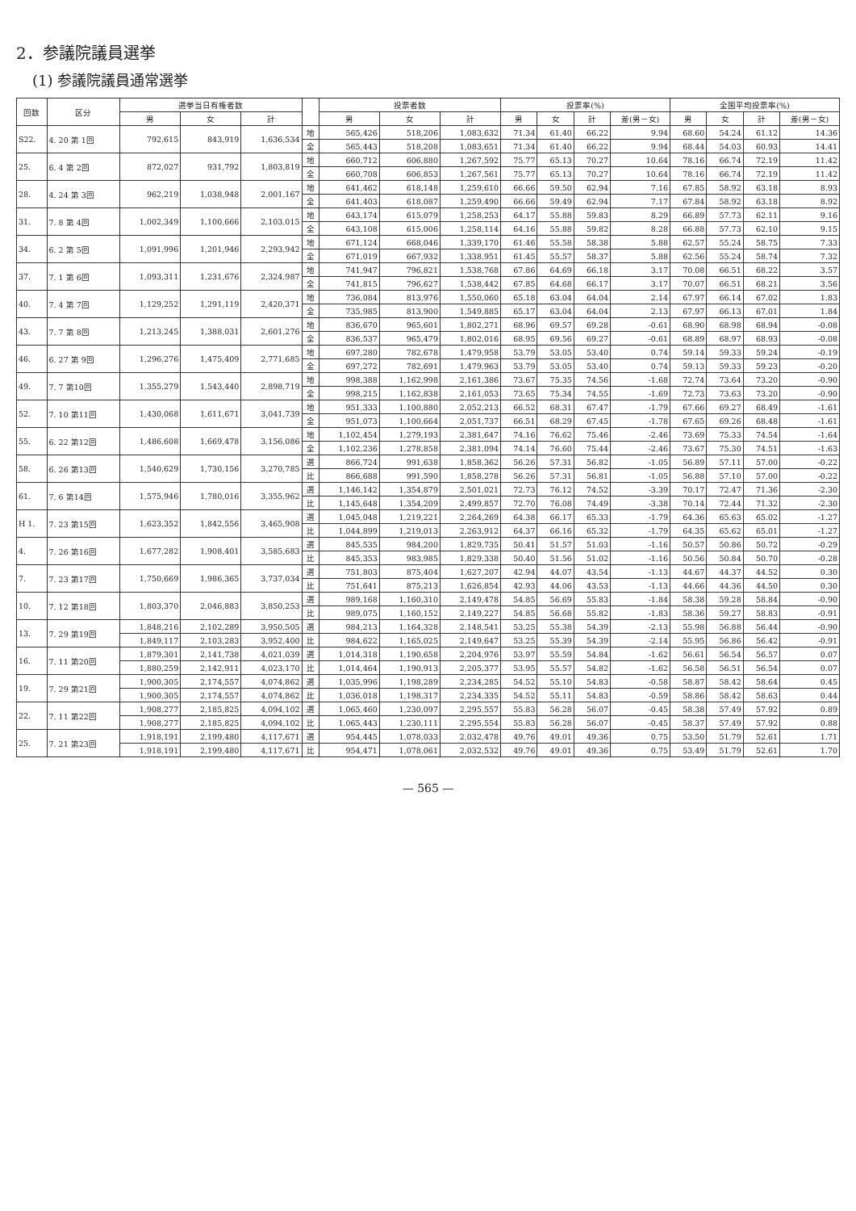2．参議院議員選挙
(1) 参議院議員通常選挙
| 回数 | 区分 | 選挙当日有権者数 | | | | 投票者数 | | | 投票率(%) | | | | 全国平均投票率(%) | | | |
| --- | --- | --- | --- | --- | --- | --- | --- | --- | --- | --- | --- | --- | --- | --- | --- | --- |
| | | 男 | 女 | 計 | | 男 | 女 | 計 | 男 | 女 | 計 | 差(男－女) | 男 | 女 | 計 | 差(男－女) |
| S22. | 4. 20 第 1回 | 792,615 | 843,919 | 1,636,534 | 地 | 565,426 | 518,206 | 1,083,632 | 71.34 | 61.40 | 66.22 | 9.94 | 68.60 | 54.24 | 61.12 | 14.36 |
| | | | | | 全 | 565,443 | 518,208 | 1,083,651 | 71.34 | 61.40 | 66.22 | 9.94 | 68.44 | 54.03 | 60.93 | 14.41 |
| 25. | 6. 4 第 2回 | 872,027 | 931,792 | 1,803,819 | 地 | 660,712 | 606,880 | 1,267,592 | 75.77 | 65.13 | 70.27 | 10.64 | 78.16 | 66.74 | 72.19 | 11.42 |
| | | | | | 全 | 660,708 | 606,853 | 1,267,561 | 75.77 | 65.13 | 70.27 | 10.64 | 78.16 | 66.74 | 72.19 | 11.42 |
| 28. | 4. 24 第 3回 | 962,219 | 1,038,948 | 2,001,167 | 地 | 641,462 | 618,148 | 1,259,610 | 66.66 | 59.50 | 62.94 | 7.16 | 67.85 | 58.92 | 63.18 | 8.93 |
| | | | | | 全 | 641,403 | 618,087 | 1,259,490 | 66.66 | 59.49 | 62.94 | 7.17 | 67.84 | 58.92 | 63.18 | 8.92 |
| 31. | 7. 8 第 4回 | 1,002,349 | 1,100,666 | 2,103,015 | 地 | 643,174 | 615,079 | 1,258,253 | 64.17 | 55.88 | 59.83 | 8.29 | 66.89 | 57.73 | 62.11 | 9.16 |
| | | | | | 全 | 643,108 | 615,006 | 1,258,114 | 64.16 | 55.88 | 59.82 | 8.28 | 66.88 | 57.73 | 62.10 | 9.15 |
| 34. | 6. 2 第 5回 | 1,091,996 | 1,201,946 | 2,293,942 | 地 | 671,124 | 668,046 | 1,339,170 | 61.46 | 55.58 | 58.38 | 5.88 | 62.57 | 55.24 | 58.75 | 7.33 |
| | | | | | 全 | 671,019 | 667,932 | 1,338,951 | 61.45 | 55.57 | 58.37 | 5.88 | 62.56 | 55.24 | 58.74 | 7.32 |
| 37. | 7. 1 第 6回 | 1,093,311 | 1,231,676 | 2,324,987 | 地 | 741,947 | 796,821 | 1,538,768 | 67.86 | 64.69 | 66.18 | 3.17 | 70.08 | 66.51 | 68.22 | 3.57 |
| | | | | | 全 | 741,815 | 796,627 | 1,538,442 | 67.85 | 64.68 | 66.17 | 3.17 | 70.07 | 66.51 | 68.21 | 3.56 |
| 40. | 7. 4 第 7回 | 1,129,252 | 1,291,119 | 2,420,371 | 地 | 736,084 | 813,976 | 1,550,060 | 65.18 | 63.04 | 64.04 | 2.14 | 67.97 | 66.14 | 67.02 | 1.83 |
| | | | | | 全 | 735,985 | 813,900 | 1,549,885 | 65.17 | 63.04 | 64.04 | 2.13 | 67.97 | 66.13 | 67.01 | 1.84 |
| 43. | 7. 7 第 8回 | 1,213,245 | 1,388,031 | 2,601,276 | 地 | 836,670 | 965,601 | 1,802,271 | 68.96 | 69.57 | 69.28 | -0.61 | 68.90 | 68.98 | 68.94 | -0.08 |
| | | | | | 全 | 836,537 | 965,479 | 1,802,016 | 68.95 | 69.56 | 69.27 | -0.61 | 68.89 | 68.97 | 68.93 | -0.08 |
| 46. | 6. 27 第 9回 | 1,296,276 | 1,475,409 | 2,771,685 | 地 | 697,280 | 782,678 | 1,479,958 | 53.79 | 53.05 | 53.40 | 0.74 | 59.14 | 59.33 | 59.24 | -0.19 |
| | | | | | 全 | 697,272 | 782,691 | 1,479,963 | 53.79 | 53.05 | 53.40 | 0.74 | 59.13 | 59.33 | 59.23 | -0.20 |
| 49. | 7. 7 第10回 | 1,355,279 | 1,543,440 | 2,898,719 | 地 | 998,388 | 1,162,998 | 2,161,386 | 73.67 | 75.35 | 74.56 | -1.68 | 72.74 | 73.64 | 73.20 | -0.90 |
| | | | | | 全 | 998,215 | 1,162,838 | 2,161,053 | 73.65 | 75.34 | 74.55 | -1.69 | 72.73 | 73.63 | 73.20 | -0.90 |
| 52. | 7. 10 第11回 | 1,430,068 | 1,611,671 | 3,041,739 | 地 | 951,333 | 1,100,880 | 2,052,213 | 66.52 | 68.31 | 67.47 | -1.79 | 67.66 | 69.27 | 68.49 | -1.61 |
| | | | | | 全 | 951,073 | 1,100,664 | 2,051,737 | 66.51 | 68.29 | 67.45 | -1.78 | 67.65 | 69.26 | 68.48 | -1.61 |
| 55. | 6. 22 第12回 | 1,486,608 | 1,669,478 | 3,156,086 | 地 | 1,102,454 | 1,279,193 | 2,381,647 | 74.16 | 76.62 | 75.46 | -2.46 | 73.69 | 75.33 | 74.54 | -1.64 |
| | | | | | 全 | 1,102,236 | 1,278,858 | 2,381,094 | 74.14 | 76.60 | 75.44 | -2.46 | 73.67 | 75.30 | 74.51 | -1.63 |
| 58. | 6. 26 第13回 | 1,540,629 | 1,730,156 | 3,270,785 | 選 | 866,724 | 991,638 | 1,858,362 | 56.26 | 57.31 | 56.82 | -1.05 | 56.89 | 57.11 | 57.00 | -0.22 |
| | | | | | 比 | 866,688 | 991,590 | 1,858,278 | 56.26 | 57.31 | 56.81 | -1.05 | 56.88 | 57.10 | 57.00 | -0.22 |
| 61. | 7. 6 第14回 | 1,575,946 | 1,780,016 | 3,355,962 | 選 | 1,146,142 | 1,354,879 | 2,501,021 | 72.73 | 76.12 | 74.52 | -3.39 | 70.17 | 72.47 | 71.36 | -2.30 |
| | | | | | 比 | 1,145,648 | 1,354,209 | 2,499,857 | 72.70 | 76.08 | 74.49 | -3.38 | 70.14 | 72.44 | 71.32 | -2.30 |
| H 1. | 7. 23 第15回 | 1,623,352 | 1,842,556 | 3,465,908 | 選 | 1,045,048 | 1,219,221 | 2,264,269 | 64.38 | 66.17 | 65.33 | -1.79 | 64.36 | 65.63 | 65.02 | -1.27 |
| | | | | | 比 | 1,044,899 | 1,219,013 | 2,263,912 | 64.37 | 66.16 | 65.32 | -1.79 | 64.35 | 65.62 | 65.01 | -1.27 |
| 4. | 7. 26 第16回 | 1,677,282 | 1,908,401 | 3,585,683 | 選 | 845,535 | 984,200 | 1,829,735 | 50.41 | 51.57 | 51.03 | -1.16 | 50.57 | 50.86 | 50.72 | -0.29 |
| | | | | | 比 | 845,353 | 983,985 | 1,829,338 | 50.40 | 51.56 | 51.02 | -1.16 | 50.56 | 50.84 | 50.70 | -0.28 |
| 7. | 7. 23 第17回 | 1,750,669 | 1,986,365 | 3,737,034 | 選 | 751,803 | 875,404 | 1,627,207 | 42.94 | 44.07 | 43.54 | -1.13 | 44.67 | 44.37 | 44.52 | 0.30 |
| | | | | | 比 | 751,641 | 875,213 | 1,626,854 | 42.93 | 44.06 | 43.53 | -1.13 | 44.66 | 44.36 | 44.50 | 0.30 |
| 10. | 7. 12 第18回 | 1,803,370 | 2,046,883 | 3,850,253 | 選 | 989,168 | 1,160,310 | 2,149,478 | 54.85 | 56.69 | 55.83 | -1.84 | 58.38 | 59.28 | 58.84 | -0.90 |
| | | | | | 比 | 989,075 | 1,160,152 | 2,149,227 | 54.85 | 56.68 | 55.82 | -1.83 | 58.36 | 59.27 | 58.83 | -0.91 |
| 13. | 7. 29 第19回 | 1,848,216 | 2,102,289 | 3,950,505 | 選 | 984,213 | 1,164,328 | 2,148,541 | 53.25 | 55.38 | 54.39 | -2.13 | 55.98 | 56.88 | 56.44 | -0.90 |
| | | 1,849,117 | 2,103,283 | 3,952,400 | 比 | 984,622 | 1,165,025 | 2,149,647 | 53.25 | 55.39 | 54.39 | -2.14 | 55.95 | 56.86 | 56.42 | -0.91 |
| 16. | 7. 11 第20回 | 1,879,301 | 2,141,738 | 4,021,039 | 選 | 1,014,318 | 1,190,658 | 2,204,976 | 53.97 | 55.59 | 54.84 | -1.62 | 56.61 | 56.54 | 56.57 | 0.07 |
| | | 1,880,259 | 2,142,911 | 4,023,170 | 比 | 1,014,464 | 1,190,913 | 2,205,377 | 53.95 | 55.57 | 54.82 | -1.62 | 56.58 | 56.51 | 56.54 | 0.07 |
| 19. | 7. 29 第21回 | 1,900,305 | 2,174,557 | 4,074,862 | 選 | 1,035,996 | 1,198,289 | 2,234,285 | 54.52 | 55.10 | 54.83 | -0.58 | 58.87 | 58.42 | 58.64 | 0.45 |
| | | 1,900,305 | 2,174,557 | 4,074,862 | 比 | 1,036,018 | 1,198,317 | 2,234,335 | 54.52 | 55.11 | 54.83 | -0.59 | 58.86 | 58.42 | 58.63 | 0.44 |
| 22. | 7. 11 第22回 | 1,908,277 | 2,185,825 | 4,094,102 | 選 | 1,065,460 | 1,230,097 | 2,295,557 | 55.83 | 56.28 | 56.07 | -0.45 | 58.38 | 57.49 | 57.92 | 0.89 |
| | | 1,908,277 | 2,185,825 | 4,094,102 | 比 | 1,065,443 | 1,230,111 | 2,295,554 | 55.83 | 56.28 | 56.07 | -0.45 | 58.37 | 57.49 | 57.92 | 0.88 |
| 25. | 7. 21 第23回 | 1,918,191 | 2,199,480 | 4,117,671 | 選 | 954,445 | 1,078,033 | 2,032,478 | 49.76 | 49.01 | 49.36 | 0.75 | 53.50 | 51.79 | 52.61 | 1.71 |
| | | 1,918,191 | 2,199,480 | 4,117,671 | 比 | 954,471 | 1,078,061 | 2,032,532 | 49.76 | 49.01 | 49.36 | 0.75 | 53.49 | 51.79 | 52.61 | 1.70 |
— 565 —